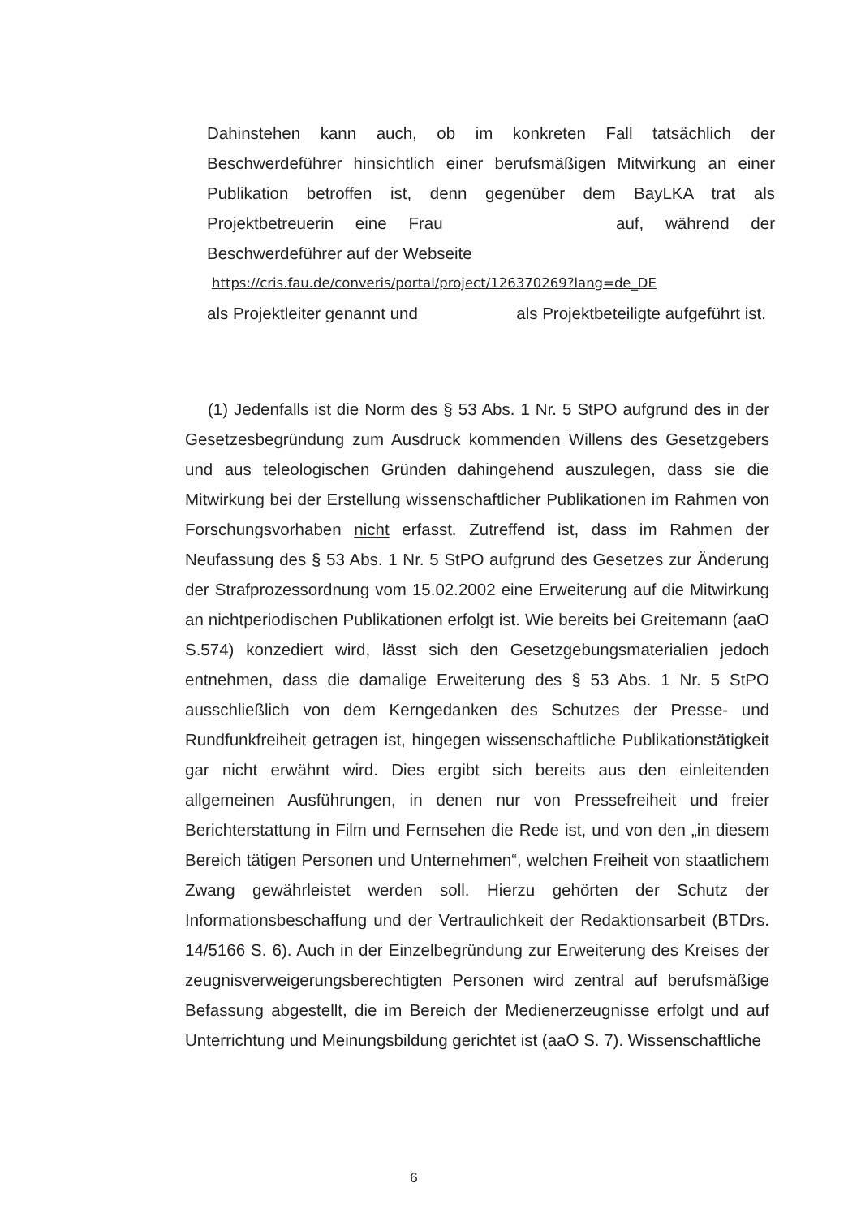Dahinstehen kann auch, ob im konkreten Fall tatsächlich der Beschwerdeführer hinsichtlich einer berufsmäßigen Mitwirkung an einer Publikation betroffen ist, denn gegenüber dem BayLKA trat als Projektbetreuerin eine Frau auf, während der Beschwerdeführer auf der Webseite
https://cris.fau.de/converis/portal/project/126370269?lang=de_DE
als Projektleiter genannt und als Projektbeteiligte aufgeführt ist.
(1) Jedenfalls ist die Norm des § 53 Abs. 1 Nr. 5 StPO aufgrund des in der Gesetzesbegründung zum Ausdruck kommenden Willens des Gesetzgebers und aus teleologischen Gründen dahingehend auszulegen, dass sie die Mitwirkung bei der Erstellung wissenschaftlicher Publikationen im Rahmen von Forschungsvorhaben nicht erfasst. Zutreffend ist, dass im Rahmen der Neufassung des § 53 Abs. 1 Nr. 5 StPO aufgrund des Gesetzes zur Änderung der Strafprozessordnung vom 15.02.2002 eine Erweiterung auf die Mitwirkung an nichtperiodischen Publikationen erfolgt ist. Wie bereits bei Greitemann (aaO S.574) konzediert wird, lässt sich den Gesetzgebungsmaterialien jedoch entnehmen, dass die damalige Erweiterung des § 53 Abs. 1 Nr. 5 StPO ausschließlich von dem Kerngedanken des Schutzes der Presse- und Rundfunkfreiheit getragen ist, hingegen wissenschaftliche Publikationstätigkeit gar nicht erwähnt wird. Dies ergibt sich bereits aus den einleitenden allgemeinen Ausführungen, in denen nur von Pressefreiheit und freier Berichterstattung in Film und Fernsehen die Rede ist, und von den „in diesem Bereich tätigen Personen und Unternehmen“, welchen Freiheit von staatlichem Zwang gewährleistet werden soll. Hierzu gehörten der Schutz der Informationsbeschaffung und der Vertraulichkeit der Redaktionsarbeit (BTDrs. 14/5166 S. 6). Auch in der Einzelbegründung zur Erweiterung des Kreises der zeugnisverweigerungsberechtigten Personen wird zentral auf berufsmäßige Befassung abgestellt, die im Bereich der Medienerzeugnisse erfolgt und auf Unterrichtung und Meinungsbildung gerichtet ist (aaO S. 7). Wissenschaftliche
6